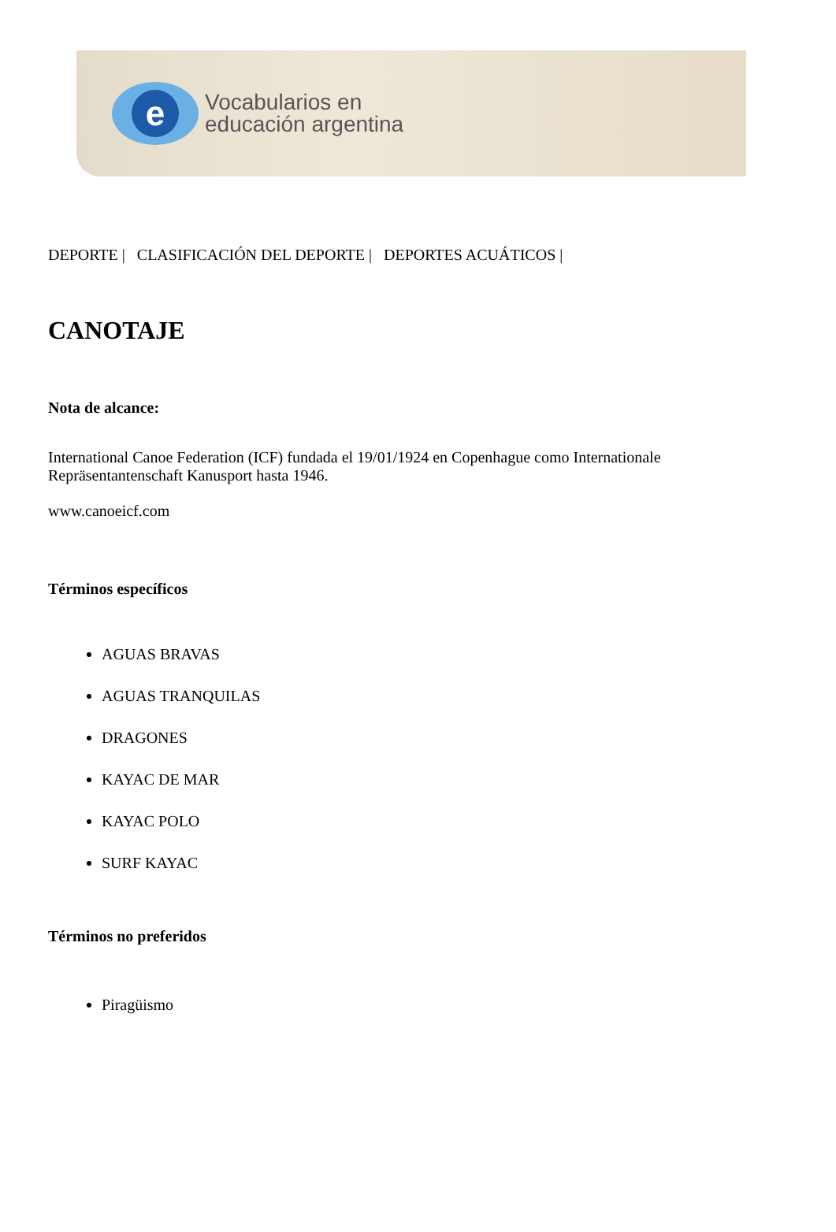e
Vocabularios en
educación argentina
DEPORTE | CLASIFICACIÓN DEL DEPORTE | DEPORTES ACUÁTICOS |
CANOTAJE
Nota de alcance:
International Canoe Federation (ICF) fundada el 19/01/1924 en Copenhague como Internationale Repräsentantenschaft Kanusport hasta 1946.
www.canoeicf.com
Términos específicos
AGUAS BRAVAS
AGUAS TRANQUILAS
DRAGONES
KAYAC DE MAR
KAYAC POLO
SURF KAYAC
Términos no preferidos
Piragüismo